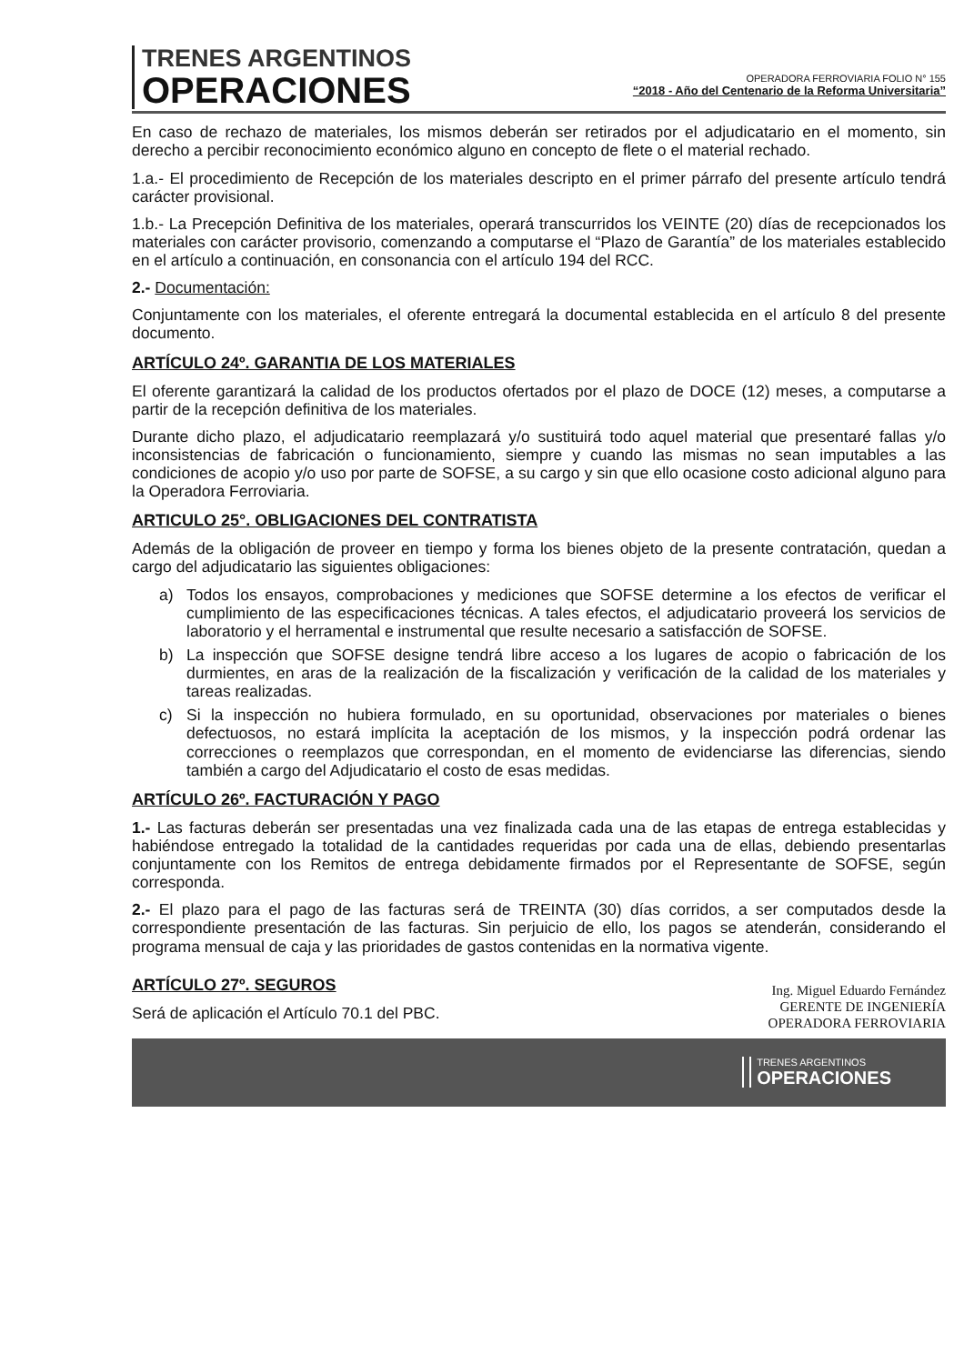TRENES ARGENTINOS
OPERACIONES
OPERADORA FERROVIARIA FOLIO N° 155
“2018 - Año del Centenario de la Reforma Universitaria”
En caso de rechazo de materiales, los mismos deberán ser retirados por el adjudicatario en el momento, sin derecho a percibir reconocimiento económico alguno en concepto de flete o el material rechado.
1.a.- El procedimiento de Recepción de los materiales descripto en el primer párrafo del presente artículo tendrá carácter provisional.
1.b.- La Precepción Definitiva de los materiales, operará transcurridos los VEINTE (20) días de recepcionados los materiales con carácter provisorio, comenzando a computarse el “Plazo de Garantía” de los materiales establecido en el artículo a continuación, en consonancia con el artículo 194 del RCC.
2.- Documentación:
Conjuntamente con los materiales, el oferente entregará la documental establecida en el artículo 8 del presente documento.
ARTÍCULO 24º. GARANTIA DE LOS MATERIALES
El oferente garantizará la calidad de los productos ofertados por el plazo de DOCE (12) meses, a computarse a partir de la recepción definitiva de los materiales.
Durante dicho plazo, el adjudicatario reemplazará y/o sustituirá todo aquel material que presentaré fallas y/o inconsistencias de fabricación o funcionamiento, siempre y cuando las mismas no sean imputables a las condiciones de acopio y/o uso por parte de SOFSE, a su cargo y sin que ello ocasione costo adicional alguno para la Operadora Ferroviaria.
ARTICULO 25°. OBLIGACIONES DEL CONTRATISTA
Además de la obligación de proveer en tiempo y forma los bienes objeto de la presente contratación, quedan a cargo del adjudicatario las siguientes obligaciones:
a) Todos los ensayos, comprobaciones y mediciones que SOFSE determine a los efectos de verificar el cumplimiento de las especificaciones técnicas. A tales efectos, el adjudicatario proveerá los servicios de laboratorio y el herramental e instrumental que resulte necesario a satisfacción de SOFSE.
b) La inspección que SOFSE designe tendrá libre acceso a los lugares de acopio o fabricación de los durmientes, en aras de la realización de la fiscalización y verificación de la calidad de los materiales y tareas realizadas.
c) Si la inspección no hubiera formulado, en su oportunidad, observaciones por materiales o bienes defectuosos, no estará implícita la aceptación de los mismos, y la inspección podrá ordenar las correcciones o reemplazos que correspondan, en el momento de evidenciarse las diferencias, siendo también a cargo del Adjudicatario el costo de esas medidas.
ARTÍCULO 26º. FACTURACIÓN Y PAGO
1.- Las facturas deberán ser presentadas una vez finalizada cada una de las etapas de entrega establecidas y habiéndose entregado la totalidad de la cantidades requeridas por cada una de ellas, debiendo presentarlas conjuntamente con los Remitos de entrega debidamente firmados por el Representante de SOFSE, según corresponda.
2.- El plazo para el pago de las facturas será de TREINTA (30) días corridos, a ser computados desde la correspondiente presentación de las facturas. Sin perjuicio de ello, los pagos se atenderán, considerando el programa mensual de caja y las prioridades de gastos contenidas en la normativa vigente.
ARTÍCULO 27º. SEGUROS
Será de aplicación el Artículo 70.1 del PBC.
Ing. Miguel Eduardo Fernández
GERENTE DE INGENIERÍA
OPERADORA FERROVIARIA
TRENES ARGENTINOS
OPERACIONES